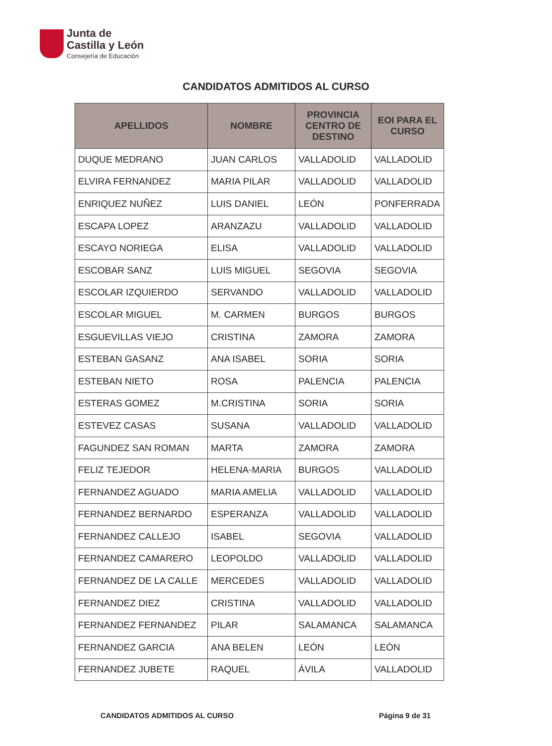Junta de
Castilla y León
Consejería de Educación
CANDIDATOS ADMITIDOS AL CURSO
| APELLIDOS | NOMBRE | PROVINCIA CENTRO DE DESTINO | EOI PARA EL CURSO |
| --- | --- | --- | --- |
| DUQUE MEDRANO | JUAN CARLOS | VALLADOLID | VALLADOLID |
| ELVIRA FERNANDEZ | MARIA PILAR | VALLADOLID | VALLADOLID |
| ENRIQUEZ NUÑEZ | LUIS DANIEL | LEÓN | PONFERRADA |
| ESCAPA LOPEZ | ARANZAZU | VALLADOLID | VALLADOLID |
| ESCAYO NORIEGA | ELISA | VALLADOLID | VALLADOLID |
| ESCOBAR SANZ | LUIS MIGUEL | SEGOVIA | SEGOVIA |
| ESCOLAR IZQUIERDO | SERVANDO | VALLADOLID | VALLADOLID |
| ESCOLAR MIGUEL | M. CARMEN | BURGOS | BURGOS |
| ESGUEVILLAS VIEJO | CRISTINA | ZAMORA | ZAMORA |
| ESTEBAN GASANZ | ANA ISABEL | SORIA | SORIA |
| ESTEBAN NIETO | ROSA | PALENCIA | PALENCIA |
| ESTERAS GOMEZ | M.CRISTINA | SORIA | SORIA |
| ESTEVEZ CASAS | SUSANA | VALLADOLID | VALLADOLID |
| FAGUNDEZ SAN ROMAN | MARTA | ZAMORA | ZAMORA |
| FELIZ TEJEDOR | HELENA-MARIA | BURGOS | VALLADOLID |
| FERNANDEZ AGUADO | MARIA AMELIA | VALLADOLID | VALLADOLID |
| FERNANDEZ BERNARDO | ESPERANZA | VALLADOLID | VALLADOLID |
| FERNANDEZ CALLEJO | ISABEL | SEGOVIA | VALLADOLID |
| FERNANDEZ CAMARERO | LEOPOLDO | VALLADOLID | VALLADOLID |
| FERNANDEZ DE LA CALLE | MERCEDES | VALLADOLID | VALLADOLID |
| FERNANDEZ DIEZ | CRISTINA | VALLADOLID | VALLADOLID |
| FERNANDEZ FERNANDEZ | PILAR | SALAMANCA | SALAMANCA |
| FERNANDEZ GARCIA | ANA BELEN | LEÓN | LEÓN |
| FERNANDEZ JUBETE | RAQUEL | ÁVILA | VALLADOLID |
CANDIDATOS ADMITIDOS AL CURSO Página 9 de 31